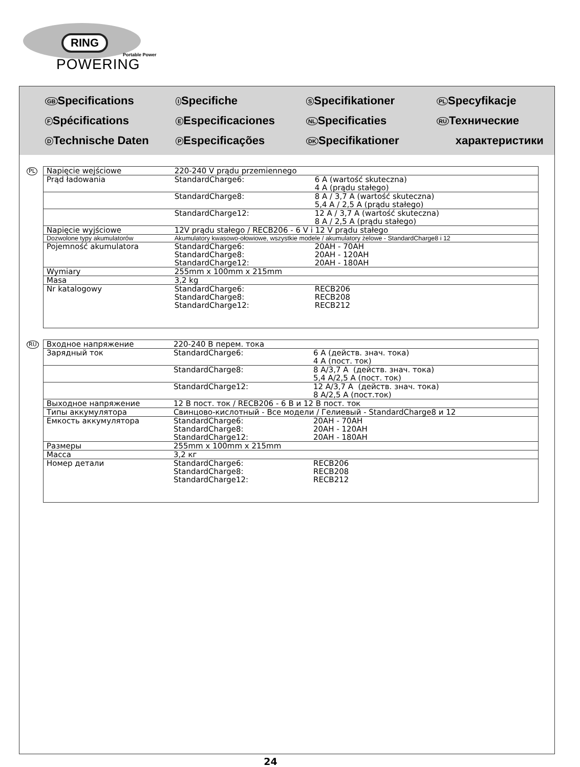RING
Portable Power
POWERING
GB Specifications
F Spécifications
D Technische Daten
I Specifiche
E Especificaciones
P Especificações
S Specifikationer
NL Specificaties
DK Specifikationer
PL Specyfikacje
RU Технические
характеристики
PL
| Napięcie wejściowe | 220-240 V prądu przemiennego | |
| Prąd ładowania | StandardCharge6: | 6 A (wartość skuteczna) 4 A (prądu stałego) |
| | StandardCharge8: | 8 A / 3,7 A (wartość skuteczna) 5,4 A / 2,5 A (prądu stałego) |
| | StandardCharge12: | 12 A / 3,7 A (wartość skuteczna) 8 A / 2,5 A (prądu stałego) |
| Napięcie wyjściowe | 12V prądu stałego / RECB206 - 6 V i 12 V prądu stałego | |
| Dozwolone typy akumulatorów | Akumulatory kwasowo-ołowiowe, wszystkie modele / akumulatory żelowe - StandardCharge8 i 12 | |
| Pojemność akumulatora | StandardCharge6: StandardCharge8: StandardCharge12: | 20AH - 70AH 20AH - 120AH 20AH - 180AH |
| Wymiary | 255mm x 100mm x 215mm | |
| Masa | 3,2 kg | |
| Nr katalogowy | StandardCharge6: StandardCharge8: StandardCharge12: | RECB206 RECB208 RECB212 |
RU
| Входное напряжение | 220-240 В перем. тока | |
| Зарядный ток | StandardCharge6: | 6 A (действ. знач. тока) 4 A (пост. ток) |
| | StandardCharge8: | 8 A/3,7 A (действ. знач. тока) 5,4 A/2,5 A (пост. ток) |
| | StandardCharge12: | 12 A/3,7 A (действ. знач. тока) 8 A/2,5 A (пост.ток) |
| Выходное напряжение | 12 В пост. ток / RECB206 - 6 В и 12 В пост. ток | |
| Типы аккумулятора | Свинцово-кислотный - Все модели / Гелиевый - StandardCharge8 и 12 | |
| Емкость аккумулятора | StandardCharge6: StandardCharge8: StandardCharge12: | 20AH - 70AH 20AH - 120AH 20AH - 180AH |
| Размеры | 255mm x 100mm x 215mm | |
| Масса | 3,2 кг | |
| Номер детали | StandardCharge6: StandardCharge8: StandardCharge12: | RECB206 RECB208 RECB212 |
24